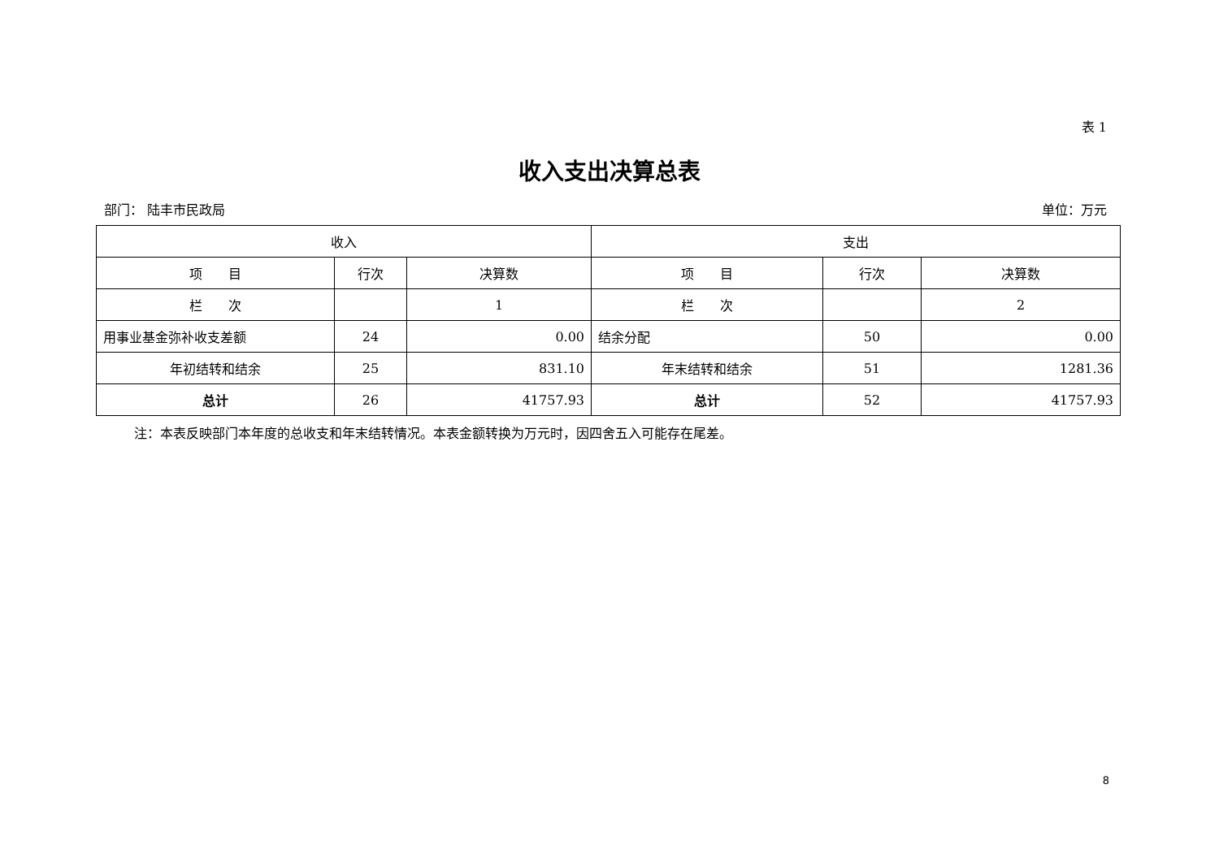表 1
收入支出决算总表
部门： 陆丰市民政局 单位：万元
| 收入 | | | 支出 | | |
| --- | --- | --- | --- | --- | --- |
| 项 目 | 行次 | 决算数 | 项 目 | 行次 | 决算数 |
| 栏 次 | | 1 | 栏 次 | | 2 |
| 用事业基金弥补收支差额 | 24 | 0.00 | 结余分配 | 50 | 0.00 |
| 年初结转和结余 | 25 | 831.10 | 年末结转和结余 | 51 | 1281.36 |
| 总计 | 26 | 41757.93 | 总计 | 52 | 41757.93 |
注：本表反映部门本年度的总收支和年末结转情况。本表金额转换为万元时，因四舍五入可能存在尾差。
8